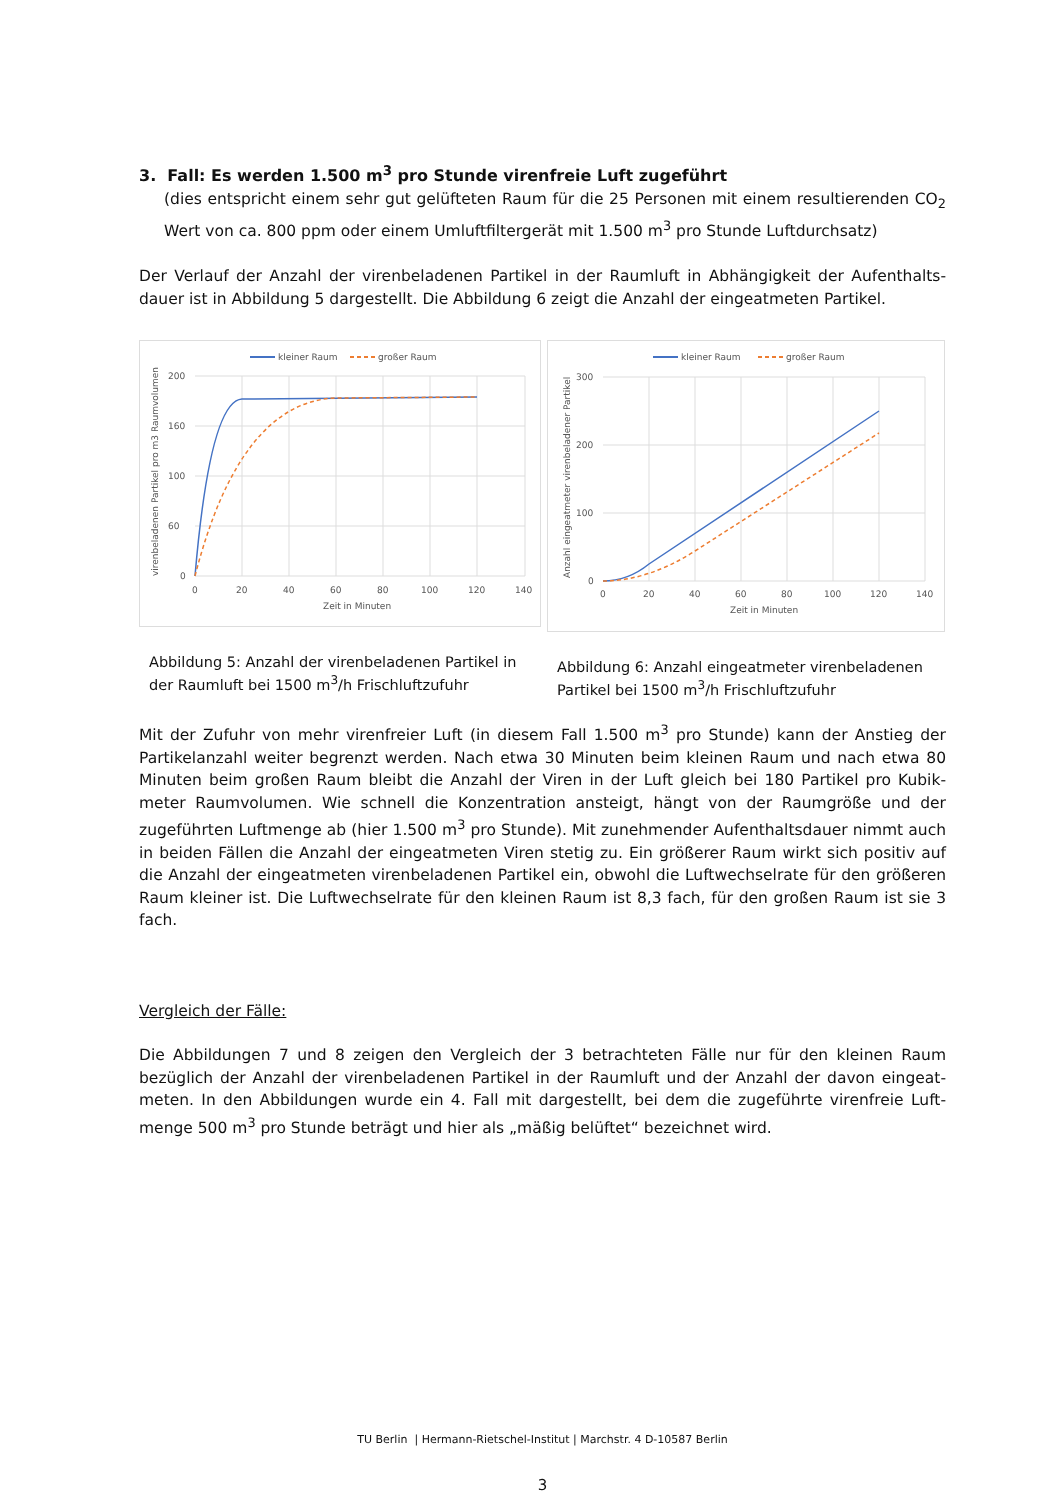3. Fall: Es werden 1.500 m<sup>3</sup> pro Stunde virenfreie Luft zugeführt
(dies entspricht einem sehr gut gelüfteten Raum für die 25 Personen mit einem resultierenden CO<sub>2</sub> Wert von ca. 800 ppm oder einem Umluftfiltergerät mit 1.500 m<sup>3</sup> pro Stunde Luftdurchsatz)
Der Verlauf der Anzahl der virenbeladenen Partikel in der Raumluft in Abhängigkeit der Aufenthalts-dauer ist in Abbildung 5 dargestellt. Die Abbildung 6 zeigt die Anzahl der eingeatmeten Partikel.
kleiner Raum
großer Raum
200
160
100
60
0
0
20
40
60
80
100
120
140
Zeit in Minuten
virenbeladenen Partikel pro m3 Raumvolumen
Abbildung 5: Anzahl der virenbeladenen Partikel in der Raumluft bei 1500 m<sup>3</sup>/h Frischluftzufuhr
kleiner Raum
großer Raum
300
200
100
0
0
20
40
60
80
100
120
140
Zeit in Minuten
Anzahl eingeatmeter virenbeladener Partikel
Abbildung 6: Anzahl eingeatmeter virenbeladenen Partikel bei 1500 m<sup>3</sup>/h Frischluftzufuhr
Mit der Zufuhr von mehr virenfreier Luft (in diesem Fall 1.500 m<sup>3</sup> pro Stunde) kann der Anstieg der Partikelanzahl weiter begrenzt werden. Nach etwa 30 Minuten beim kleinen Raum und nach etwa 80 Minuten beim großen Raum bleibt die Anzahl der Viren in der Luft gleich bei 180 Partikel pro Kubik-meter Raumvolumen. Wie schnell die Konzentration ansteigt, hängt von der Raumgröße und der zugeführten Luftmenge ab (hier 1.500 m<sup>3</sup> pro Stunde). Mit zunehmender Aufenthaltsdauer nimmt auch in beiden Fällen die Anzahl der eingeatmeten Viren stetig zu. Ein größerer Raum wirkt sich positiv auf die Anzahl der eingeatmeten virenbeladenen Partikel ein, obwohl die Luftwechselrate für den größeren Raum kleiner ist. Die Luftwechselrate für den kleinen Raum ist 8,3 fach, für den großen Raum ist sie 3 fach.
Vergleich der Fälle:
Die Abbildungen 7 und 8 zeigen den Vergleich der 3 betrachteten Fälle nur für den kleinen Raum bezüglich der Anzahl der virenbeladenen Partikel in der Raumluft und der Anzahl der davon eingeat-meten. In den Abbildungen wurde ein 4. Fall mit dargestellt, bei dem die zugeführte virenfreie Luft-menge 500 m<sup>3</sup> pro Stunde beträgt und hier als „mäßig belüftet“ bezeichnet wird.
TU Berlin | Hermann-Rietschel-Institut | Marchstr. 4 D-10587 Berlin
3